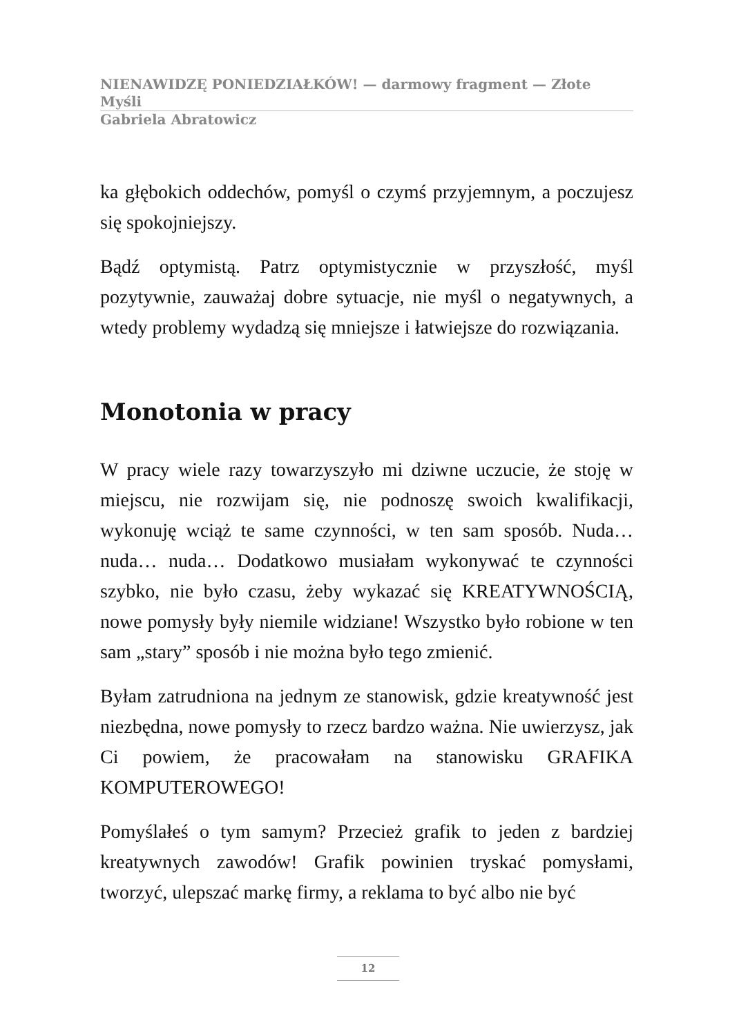NIENAWIDZĘ PONIEDZIAŁKÓW! — darmowy fragment — Złote Myśli
Gabriela Abratowicz
ka głębokich oddechów, pomyśl o czymś przyjemnym, a poczujesz się spokojniejszy.
Bądź optymistą. Patrz optymistycznie w przyszłość, myśl pozytywnie, zauważaj dobre sytuacje, nie myśl o negatywnych, a wtedy problemy wydadzą się mniejsze i łatwiejsze do rozwiązania.
Monotonia w pracy
W pracy wiele razy towarzyszyło mi dziwne uczucie, że stoję w miejscu, nie rozwijam się, nie podnoszę swoich kwalifikacji, wykonuję wciąż te same czynności, w ten sam sposób. Nuda… nuda… nuda… Dodatkowo musiałam wykonywać te czynności szybko, nie było czasu, żeby wykazać się KREATYWNOŚCIĄ, nowe pomysły były niemile widziane! Wszystko było robione w ten sam „stary” sposób i nie można było tego zmienić.
Byłam zatrudniona na jednym ze stanowisk, gdzie kreatywność jest niezbędna, nowe pomysły to rzecz bardzo ważna. Nie uwierzysz, jak Ci powiem, że pracowałam na stanowisku GRAFIKA KOMPUTEROWEGO!
Pomyślałeś o tym samym? Przecież grafik to jeden z bardziej kreatywnych zawodów! Grafik powinien tryskać pomysłami, tworzyć, ulepszać markę firmy, a reklama to być albo nie być
12